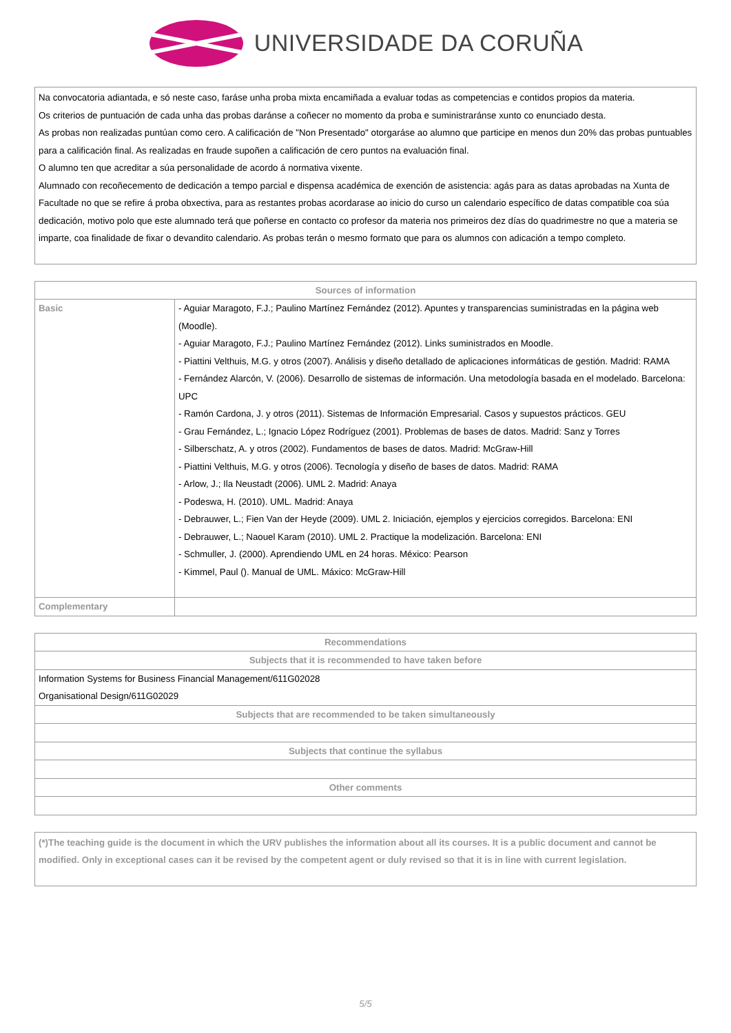UNIVERSIDADE DA CORUÑA
Na convocatoria adiantada, e só neste caso, faráse unha proba mixta encamiñada a evaluar todas as competencias e contidos propios da materia.
Os criterios de puntuación de cada unha das probas daránse a coñecer no momento da proba e suministraránse xunto co enunciado desta.
As probas non realizadas puntúan como cero. A calificación de "Non Presentado" otorgaráse ao alumno que participe en menos dun 20% das probas puntuables para a calificación final. As realizadas en fraude supoñen a calificación de cero puntos na evaluación final.
O alumno ten que acreditar a súa personalidade de acordo á normativa vixente.
Alumnado con recoñecemento de dedicación a tempo parcial e dispensa académica de exención de asistencia: agás para as datas aprobadas na Xunta de Facultade no que se refire á proba obxectiva, para as restantes probas acordarase ao inicio do curso un calendario específico de datas compatible coa súa dedicación, motivo polo que este alumnado terá que poñerse en contacto co profesor da materia nos primeiros dez días do quadrimestre no que a materia se imparte, coa finalidade de fixar o devandito calendario. As probas terán o mesmo formato que para os alumnos con adicación a tempo completo.
| Sources of information | |
| --- | --- |
| Basic | - Aguiar Maragoto, F.J.; Paulino Martínez Fernández (2012). Apuntes y transparencias suministradas en la página web (Moodle). - Aguiar Maragoto, F.J.; Paulino Martínez Fernández (2012). Links suministrados en Moodle. - Piattini Velthuis, M.G. y otros (2007). Análisis y diseño detallado de aplicaciones informáticas de gestión. Madrid: RAMA - Fernández Alarcón, V. (2006). Desarrollo de sistemas de información. Una metodología basada en el modelado. Barcelona: UPC - Ramón Cardona, J. y otros (2011). Sistemas de Información Empresarial. Casos y supuestos prácticos. GEU - Grau Fernández, L.; Ignacio López Rodríguez (2001). Problemas de bases de datos. Madrid: Sanz y Torres - Silberschatz, A. y otros (2002). Fundamentos de bases de datos. Madrid: McGraw-Hill - Piattini Velthuis, M.G. y otros (2006). Tecnología y diseño de bases de datos. Madrid: RAMA - Arlow, J.; Ila Neustadt (2006). UML 2. Madrid: Anaya - Podeswa, H. (2010). UML. Madrid: Anaya - Debrauwer, L.; Fien Van der Heyde (2009). UML 2. Iniciación, ejemplos y ejercicios corregidos. Barcelona: ENI - Debrauwer, L.; Naouel Karam (2010). UML 2. Practique la modelización. Barcelona: ENI - Schmuller, J. (2000). Aprendiendo UML en 24 horas. México: Pearson - Kimmel, Paul (). Manual de UML. Máxico: McGraw-Hill |
| Complementary | |
| Recommendations |
| --- |
| Subjects that it is recommended to have taken before |
| Information Systems for Business Financial Management/611G02028 Organisational Design/611G02029 |
| Subjects that are recommended to be taken simultaneously |
| Subjects that continue the syllabus |
| Other comments |
(*)The teaching guide is the document in which the URV publishes the information about all its courses. It is a public document and cannot be modified. Only in exceptional cases can it be revised by the competent agent or duly revised so that it is in line with current legislation.
5/5